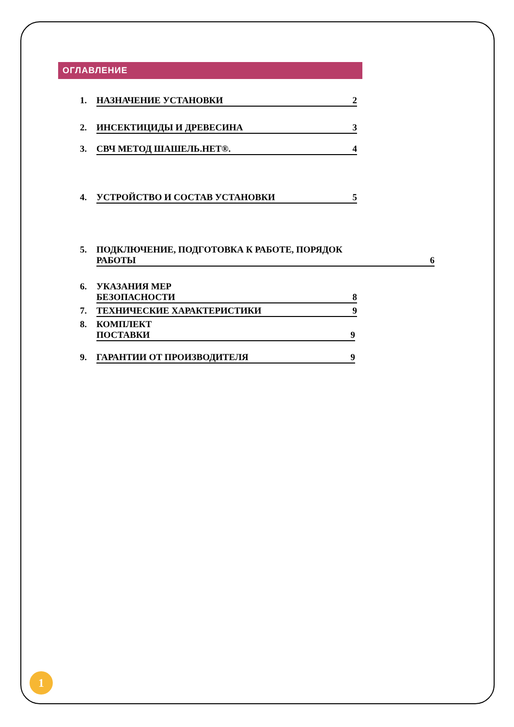ОГЛАВЛЕНИЕ
1. НАЗНАЧЕНИЕ УСТАНОВКИ 2
2. ИНСЕКТИЦИДЫ И ДРЕВЕСИНА 3
3. СВЧ МЕТОД ШАШЕЛЬ.НЕТ®. 4
4. УСТРОЙСТВО И СОСТАВ УСТАНОВКИ 5
5. ПОДКЛЮЧЕНИЕ, ПОДГОТОВКА К РАБОТЕ, ПОРЯДОК
РАБОТЫ 6
6. УКАЗАНИЯ МЕР
БЕЗОПАСНОСТИ 8
7. ТЕХНИЧЕСКИЕ ХАРАКТЕРИСТИКИ 9
8. КОМПЛЕКТ
ПОСТАВКИ 9
9. ГАРАНТИИ ОТ ПРОИЗВОДИТЕЛЯ 9
1